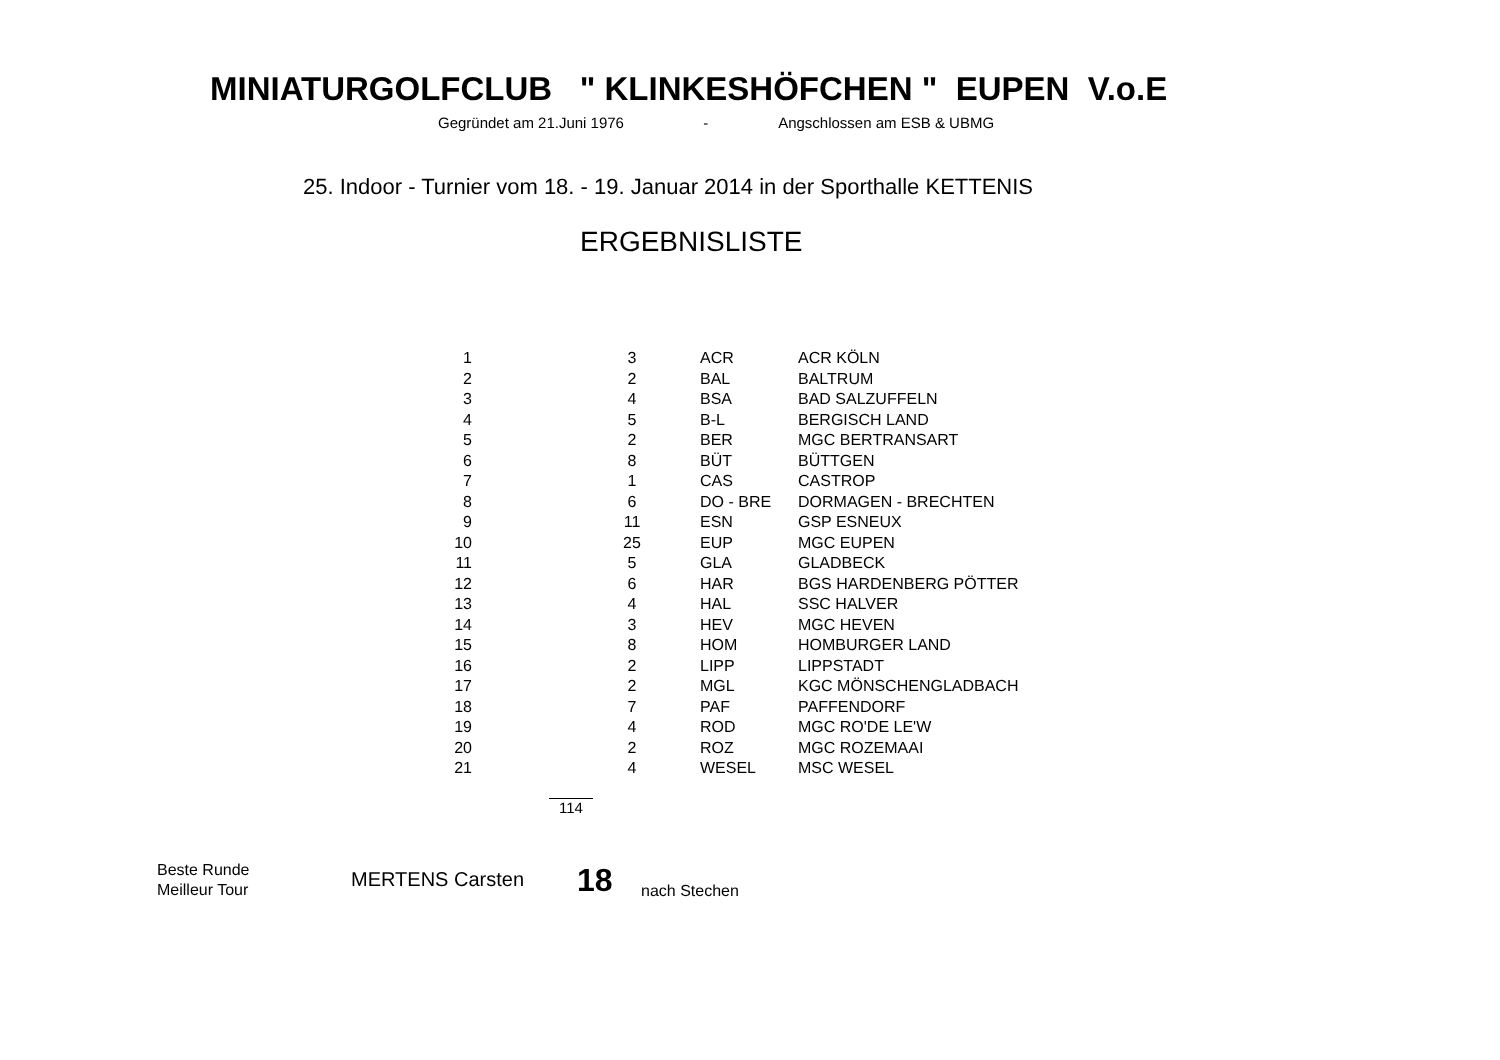MINIATURGOLFCLUB " KLINKESHÖFCHEN " EUPEN V.o.E
Gegründet am 21.Juni 1976 - Angschlossen am ESB & UBMG
25. Indoor - Turnier vom 18. - 19. Januar 2014 in der Sporthalle KETTENIS
ERGEBNISLISTE
| 1 | 3 | ACR | ACR KÖLN |
| 2 | 2 | BAL | BALTRUM |
| 3 | 4 | BSA | BAD SALZUFFELN |
| 4 | 5 | B-L | BERGISCH LAND |
| 5 | 2 | BER | MGC BERTRANSART |
| 6 | 8 | BÜT | BÜTTGEN |
| 7 | 1 | CAS | CASTROP |
| 8 | 6 | DO - BRE | DORMAGEN - BRECHTEN |
| 9 | 11 | ESN | GSP ESNEUX |
| 10 | 25 | EUP | MGC EUPEN |
| 11 | 5 | GLA | GLADBECK |
| 12 | 6 | HAR | BGS HARDENBERG PÖTTER |
| 13 | 4 | HAL | SSC HALVER |
| 14 | 3 | HEV | MGC HEVEN |
| 15 | 8 | HOM | HOMBURGER LAND |
| 16 | 2 | LIPP | LIPPSTADT |
| 17 | 2 | MGL | KGC MÖNSCHENGLADBACH |
| 18 | 7 | PAF | PAFFENDORF |
| 19 | 4 | ROD | MGC RO'DE LE'W |
| 20 | 2 | ROZ | MGC ROZEMAAI |
| 21 | 4 | WESEL | MSC WESEL |
114
Beste Runde
Meilleur Tour
MERTENS Carsten 18 nach Stechen